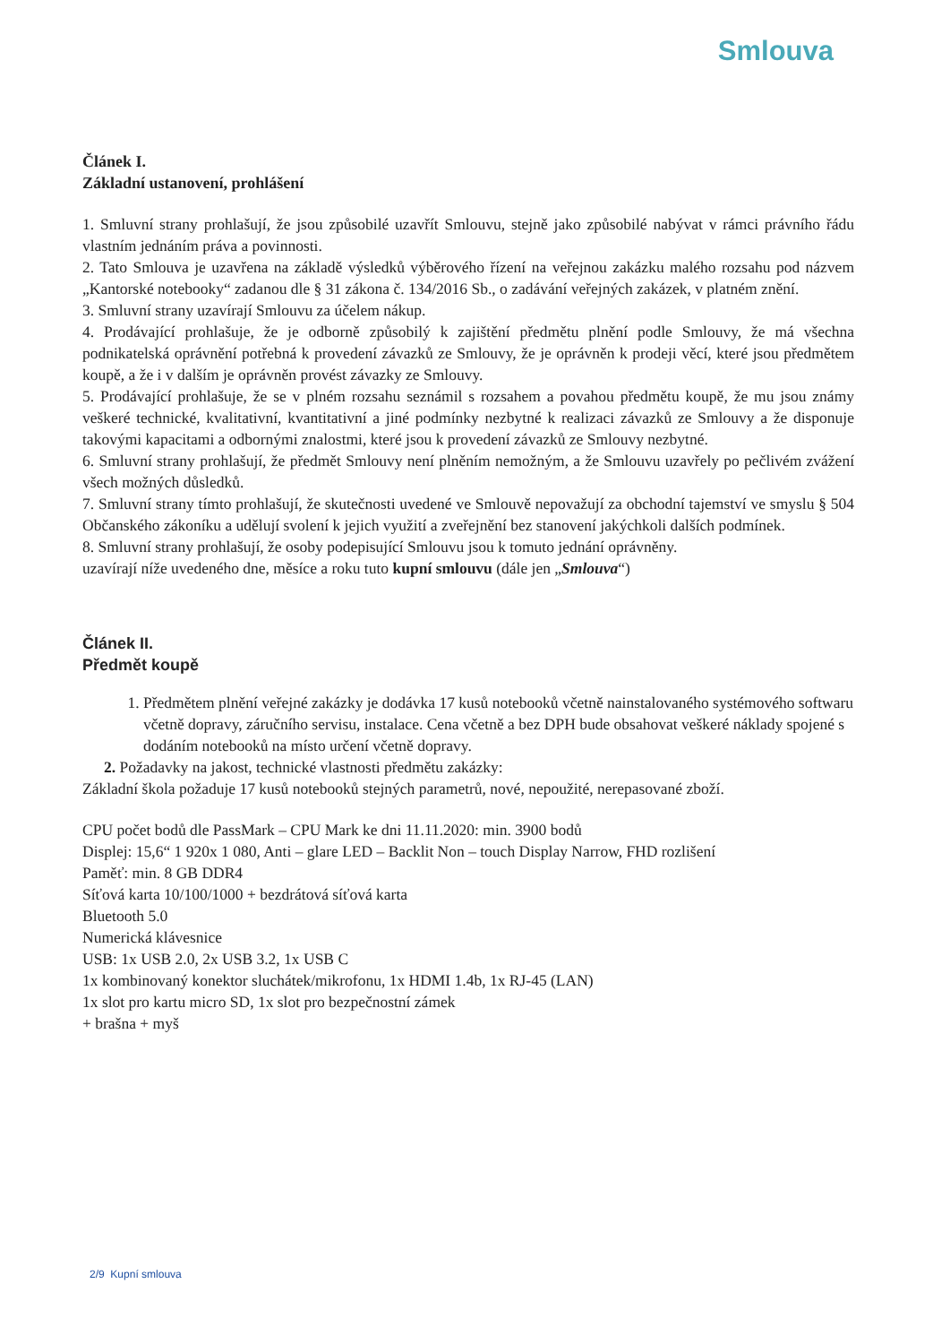Smlouva
Článek I.
Základní ustanovení, prohlášení
1. Smluvní strany prohlašují, že jsou způsobilé uzavřít Smlouvu, stejně jako způsobilé nabývat v rámci právního řádu vlastním jednáním práva a povinnosti.
2. Tato Smlouva je uzavřena na základě výsledků výběrového řízení na veřejnou zakázku malého rozsahu pod názvem „Kantorské notebooky“ zadanou dle § 31 zákona č. 134/2016 Sb., o zadávání veřejných zakázek, v platném znění.
3. Smluvní strany uzavírají Smlouvu za účelem nákup.
4. Prodávající prohlašuje, že je odborně způsobilý k zajištění předmětu plnění podle Smlouvy, že má všechna podnikatelská oprávnění potřebná k provedení závazků ze Smlouvy, že je oprávněn k prodeji věcí, které jsou předmětem koupě, a že i v dalším je oprávněn provést závazky ze Smlouvy.
5. Prodávající prohlašuje, že se v plném rozsahu seznámil s rozsahem a povahou předmětu koupě, že mu jsou známy veškeré technické, kvalitativní, kvantitativní a jiné podmínky nezbytné k realizaci závazků ze Smlouvy a že disponuje takovými kapacitami a odbornými znalostmi, které jsou k provedení závazků ze Smlouvy nezbytné.
6. Smluvní strany prohlašují, že předmět Smlouvy není plněním nemožným, a že Smlouvu uzavřely po pečlivém zvážení všech možných důsledků.
7. Smluvní strany tímto prohlašují, že skutečnosti uvedené ve Smlouvě nepovažují za obchodní tajemství ve smyslu § 504 Občanského zákoníku a udělují svolení k jejich využití a zveřejnění bez stanovení jakýchkoli dalších podmínek.
8. Smluvní strany prohlašují, že osoby podepisující Smlouvu jsou k tomuto jednání oprávněny.
uzavírají níže uvedeného dne, měsíce a roku tuto kupní smlouvu (dále jen „Smlouva“)
Článek II.
Předmět koupě
1. Předmětem plnění veřejné zakázky je dodávka 17 kusů notebooků včetně nainstalovaného systémového softwaru včetně dopravy, záručního servisu, instalace. Cena včetně a bez DPH bude obsahovat veškeré náklady spojené s dodáním notebooků na místo určení včetně dopravy.
2. Požadavky na jakost, technické vlastnosti předmětu zakázky:
Základní škola požaduje 17 kusů notebooků stejných parametrů, nové, nepoužité, nerepasované zboží.
CPU počet bodů dle PassMark – CPU Mark ke dni 11.11.2020: min. 3900 bodů
Displej: 15,6“ 1 920x 1 080, Anti – glare LED – Backlit Non – touch Display Narrow, FHD rozlišení
Paměť: min. 8 GB DDR4
Síťová karta 10/100/1000 + bezdrátová síťová karta
Bluetooth 5.0
Numerická klávesnice
USB: 1x USB 2.0, 2x USB 3.2, 1x USB C
1x kombinovaný konektor sluchátek/mikrofonu, 1x HDMI 1.4b, 1x RJ-45 (LAN)
1x slot pro kartu micro SD, 1x slot pro bezpečnostní zámek
+ brašna + myš
2/9 Kupní smlouva